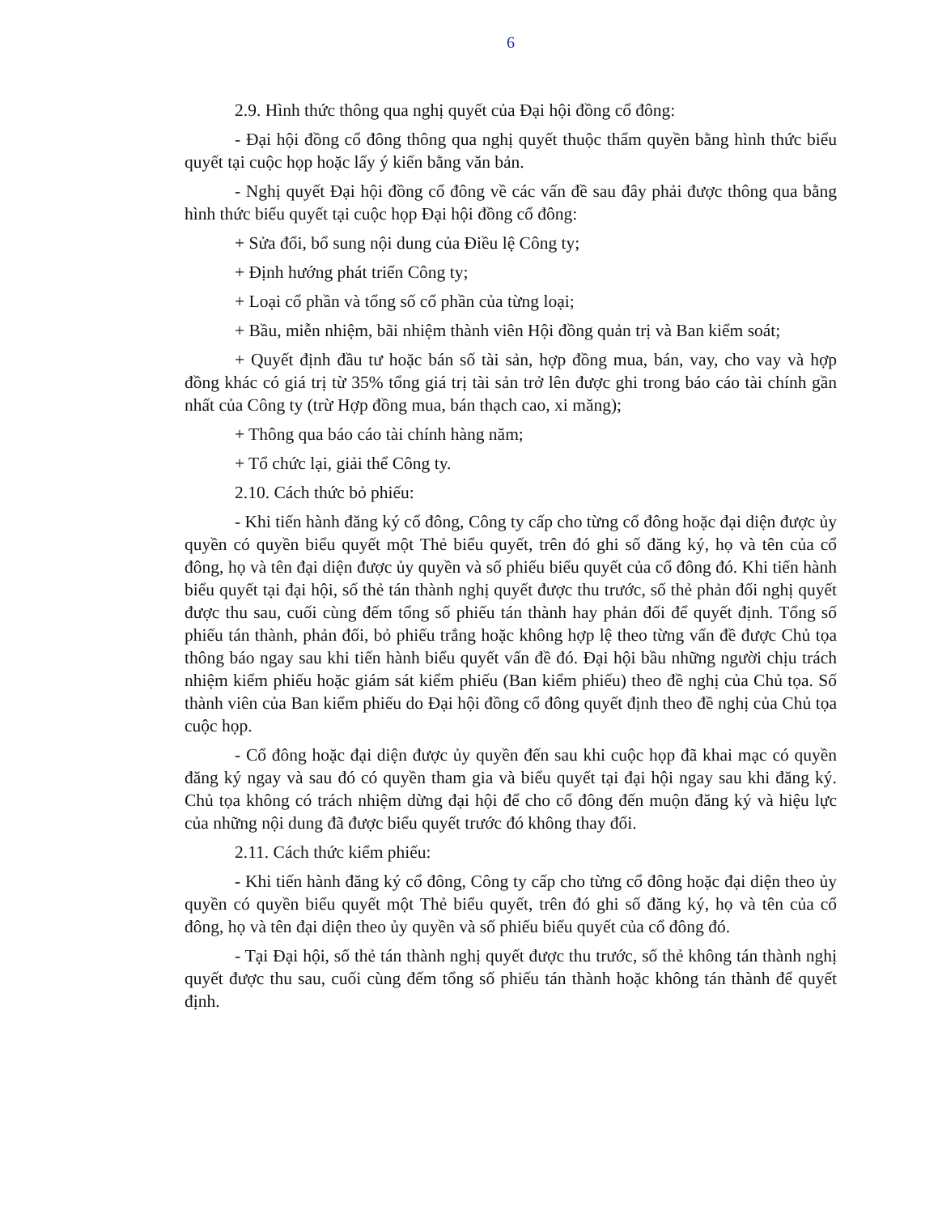6
2.9. Hình thức thông qua nghị quyết của Đại hội đồng cổ đông:
- Đại hội đồng cổ đông thông qua nghị quyết thuộc thẩm quyền bằng hình thức biểu quyết tại cuộc họp hoặc lấy ý kiến bằng văn bản.
- Nghị quyết Đại hội đồng cổ đông về các vấn đề sau đây phải được thông qua bằng hình thức biểu quyết tại cuộc họp Đại hội đồng cổ đông:
+ Sửa đổi, bổ sung nội dung của Điều lệ Công ty;
+ Định hướng phát triển Công ty;
+ Loại cổ phần và tổng số cổ phần của từng loại;
+ Bầu, miễn nhiệm, bãi nhiệm thành viên Hội đồng quản trị và Ban kiểm soát;
+ Quyết định đầu tư hoặc bán số tài sản, hợp đồng mua, bán, vay, cho vay và hợp đồng khác có giá trị từ 35% tổng giá trị tài sản trở lên được ghi trong báo cáo tài chính gần nhất của Công ty (trừ Hợp đồng mua, bán thạch cao, xi măng);
+ Thông qua báo cáo tài chính hàng năm;
+ Tổ chức lại, giải thể Công ty.
2.10. Cách thức bỏ phiếu:
- Khi tiến hành đăng ký cổ đông, Công ty cấp cho từng cổ đông hoặc đại diện được ủy quyền có quyền biểu quyết một Thẻ biểu quyết, trên đó ghi số đăng ký, họ và tên của cổ đông, họ và tên đại diện được ủy quyền và số phiếu biểu quyết của cổ đông đó. Khi tiến hành biểu quyết tại đại hội, số thẻ tán thành nghị quyết được thu trước, số thẻ phản đối nghị quyết được thu sau, cuối cùng đếm tổng số phiếu tán thành hay phản đối để quyết định. Tổng số phiếu tán thành, phản đối, bỏ phiếu trắng hoặc không hợp lệ theo từng vấn đề được Chủ tọa thông báo ngay sau khi tiến hành biểu quyết vấn đề đó. Đại hội bầu những người chịu trách nhiệm kiểm phiếu hoặc giám sát kiểm phiếu (Ban kiểm phiếu) theo đề nghị của Chủ tọa. Số thành viên của Ban kiểm phiếu do Đại hội đồng cổ đông quyết định theo đề nghị của Chủ tọa cuộc họp.
- Cổ đông hoặc đại diện được ủy quyền đến sau khi cuộc họp đã khai mạc có quyền đăng ký ngay và sau đó có quyền tham gia và biểu quyết tại đại hội ngay sau khi đăng ký. Chủ tọa không có trách nhiệm dừng đại hội để cho cổ đông đến muộn đăng ký và hiệu lực của những nội dung đã được biểu quyết trước đó không thay đổi.
2.11. Cách thức kiểm phiếu:
- Khi tiến hành đăng ký cổ đông, Công ty cấp cho từng cổ đông hoặc đại diện theo ủy quyền có quyền biểu quyết một Thẻ biểu quyết, trên đó ghi số đăng ký, họ và tên của cổ đông, họ và tên đại diện theo ủy quyền và số phiếu biểu quyết của cổ đông đó.
- Tại Đại hội, số thẻ tán thành nghị quyết được thu trước, số thẻ không tán thành nghị quyết được thu sau, cuối cùng đếm tổng số phiếu tán thành hoặc không tán thành để quyết định.